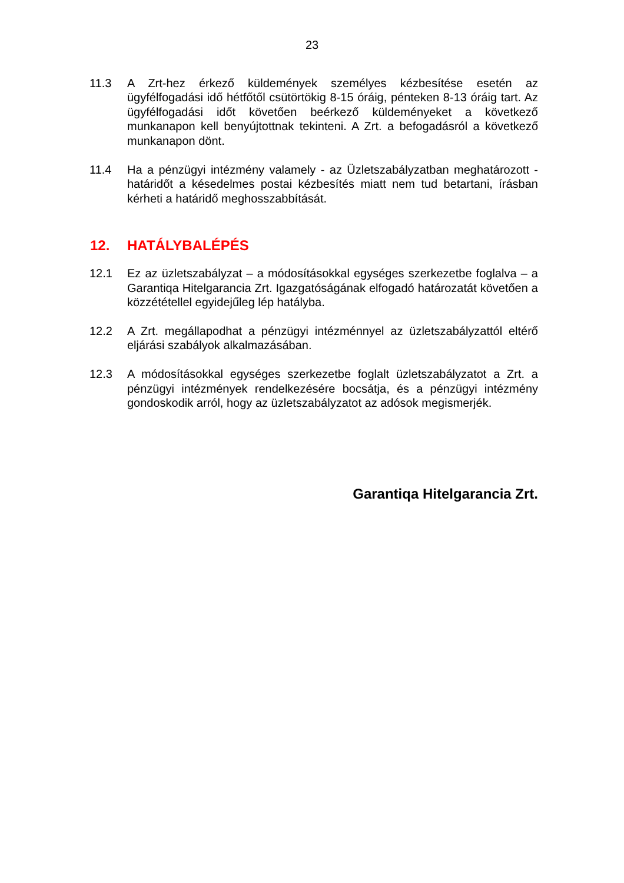23
11.3 A Zrt-hez érkező küldemények személyes kézbesítése esetén az ügyfélfogadási idő hétfőtől csütörtökig 8-15 óráig, pénteken 8-13 óráig tart. Az ügyfélfogadási időt követően beérkező küldeményeket a következő munkanapon kell benyújtottnak tekinteni. A Zrt. a befogadásról a következő munkanapon dönt.
11.4 Ha a pénzügyi intézmény valamely - az Üzletszabályzatban meghatározott - határidőt a késedelmes postai kézbesítés miatt nem tud betartani, írásban kérheti a határidő meghosszabbítását.
12. HATÁLYBALÉPÉS
12.1 Ez az üzletszabályzat – a módosításokkal egységes szerkezetbe foglalva – a Garantiqa Hitelgarancia Zrt. Igazgatóságának elfogadó határozatát követően a közzététellel egyidejűleg lép hatályba.
12.2 A Zrt. megállapodhat a pénzügyi intézménnyel az üzletszabályzattól eltérő eljárási szabályok alkalmazásában.
12.3 A módosításokkal egységes szerkezetbe foglalt üzletszabályzatot a Zrt. a pénzügyi intézmények rendelkezésére bocsátja, és a pénzügyi intézmény gondoskodik arról, hogy az üzletszabályzatot az adósok megismerjék.
Garantiqa Hitelgarancia Zrt.